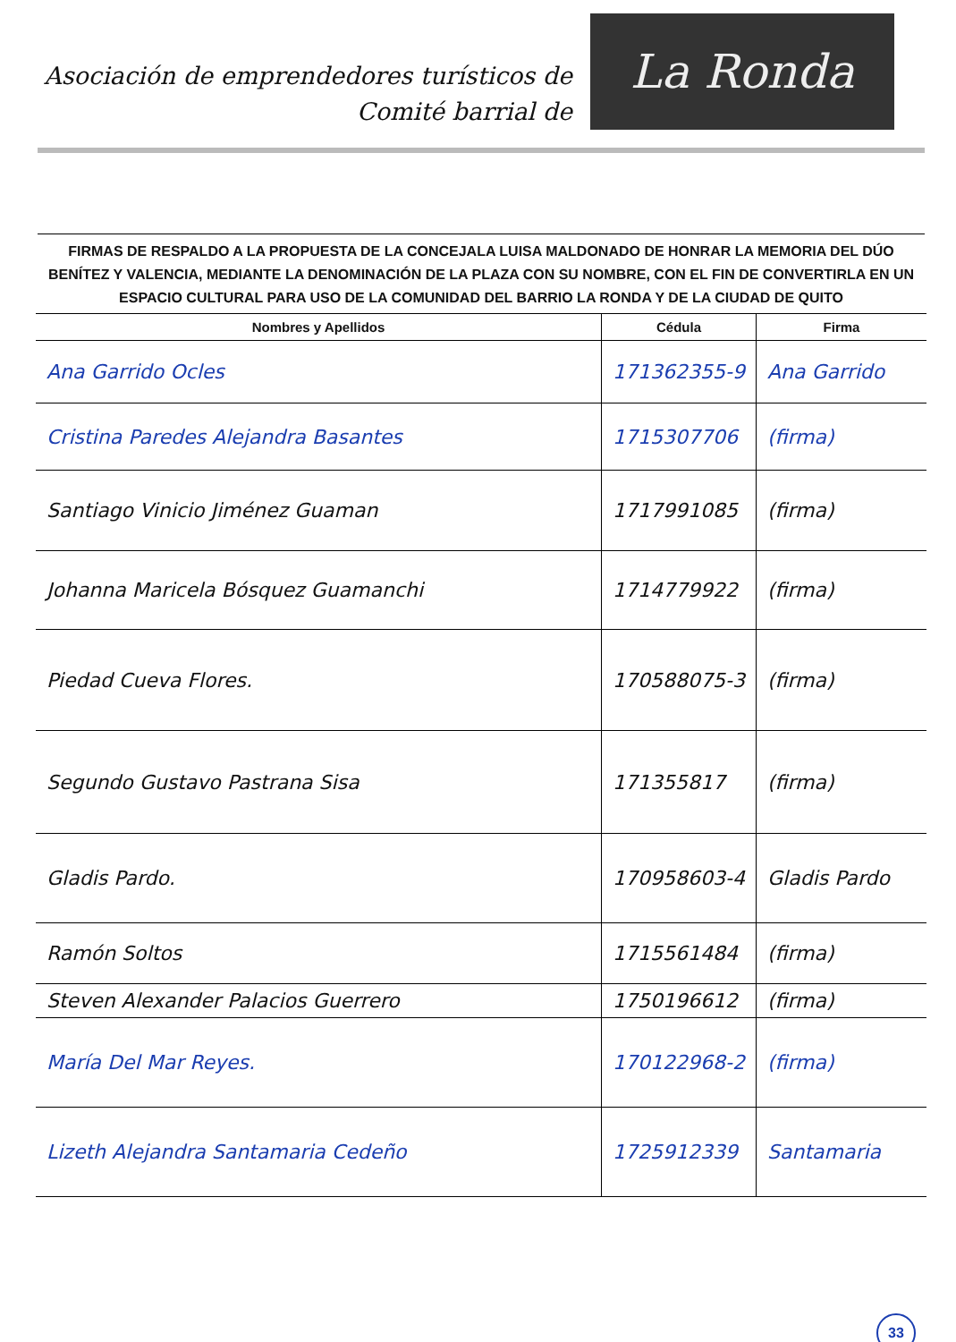Asociación de emprendedores turísticos de
Comité barrial de
La Ronda
FIRMAS DE RESPALDO A LA PROPUESTA DE LA CONCEJALA LUISA MALDONADO DE HONRAR LA MEMORIA DEL DÚO BENÍTEZ Y VALENCIA, MEDIANTE LA DENOMINACIÓN DE LA PLAZA CON SU NOMBRE, CON EL FIN DE CONVERTIRLA EN UN ESPACIO CULTURAL PARA USO DE LA COMUNIDAD DEL BARRIO LA RONDA Y DE LA CIUDAD DE QUITO
| Nombres y Apellidos | Cédula | Firma |
| --- | --- | --- |
| Ana Garrido Ocles | 171362355-9 | Ana Garrido |
| Cristina Paredes Alejandra Basantes | 1715307706 | (firma) |
| Santiago Vinicio Jiménez Guaman | 1717991085 | (firma) |
| Johanna Maricela Bósquez Guamanchi | 1714779922 | (firma) |
| Piedad Cueva Flores. | 170588075-3 | (firma) |
| Segundo Gustavo Pastrana Sisa | 171355817 | (firma) |
| Gladis Pardo. | 170958603-4 | Gladis Pardo |
| Ramón Soltos | 1715561484 | (firma) |
| Steven Alexander Palacios Guerrero | 1750196612 | (firma) |
| María Del Mar Reyes. | 170122968-2 | (firma) |
| Lizeth Alejandra Santamaria Cedeño | 1725912339 | Santamaria |
33